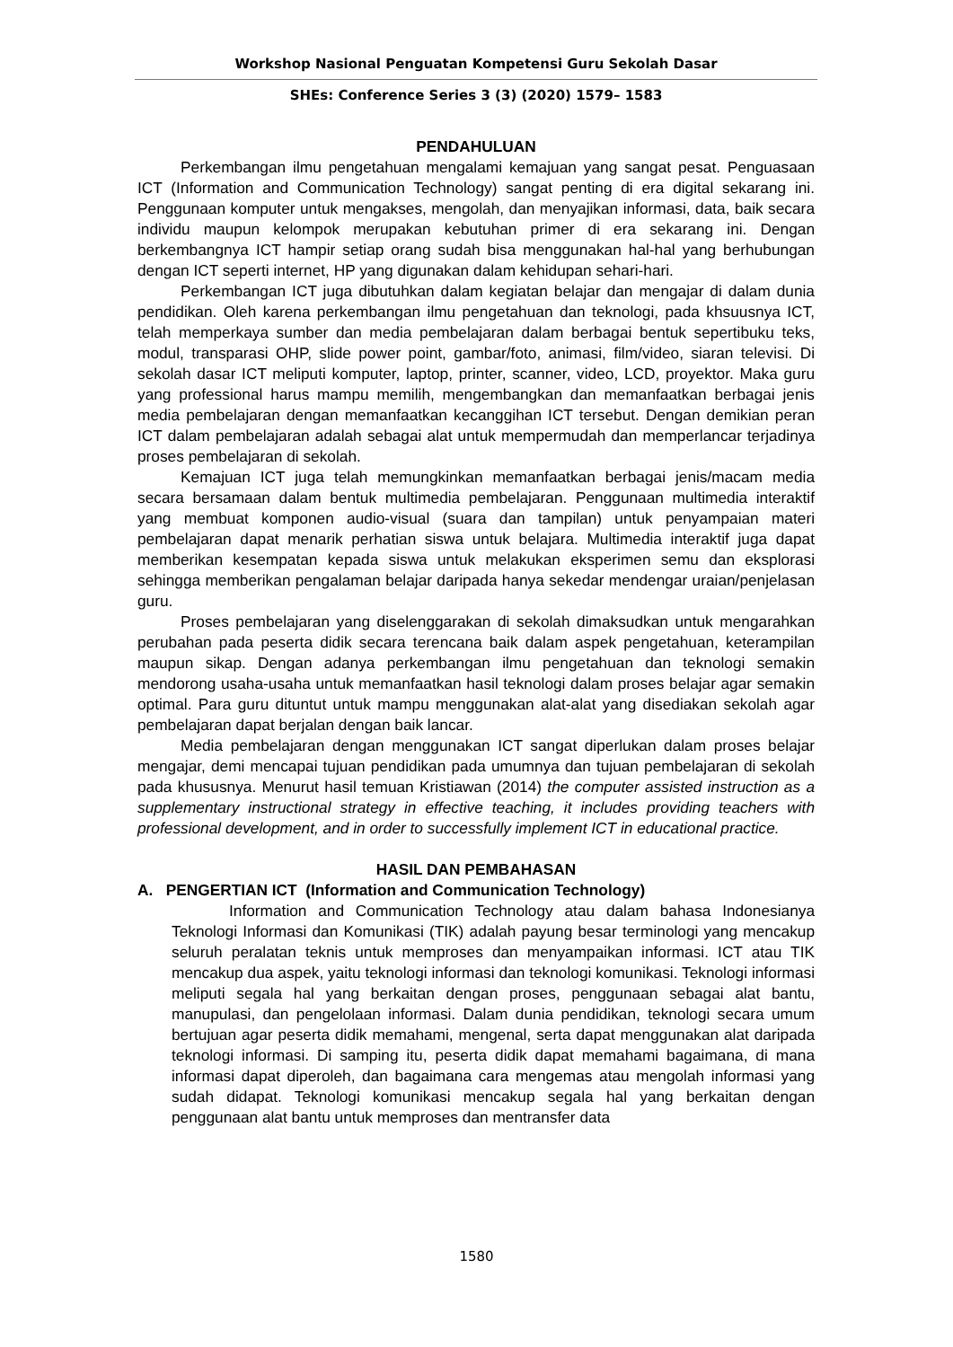Workshop Nasional Penguatan Kompetensi Guru Sekolah Dasar
SHEs: Conference Series 3 (3) (2020) 1579– 1583
PENDAHULUAN
Perkembangan ilmu pengetahuan mengalami kemajuan yang sangat pesat. Penguasaan ICT (Information and Communication Technology) sangat penting di era digital sekarang ini. Penggunaan komputer untuk mengakses, mengolah, dan menyajikan informasi, data, baik secara individu maupun kelompok merupakan kebutuhan primer di era sekarang ini. Dengan berkembangnya ICT hampir setiap orang sudah bisa menggunakan hal-hal yang berhubungan dengan ICT seperti internet, HP yang digunakan dalam kehidupan sehari-hari.
Perkembangan ICT juga dibutuhkan dalam kegiatan belajar dan mengajar di dalam dunia pendidikan. Oleh karena perkembangan ilmu pengetahuan dan teknologi, pada khsuusnya ICT, telah memperkaya sumber dan media pembelajaran dalam berbagai bentuk sepertibuku teks, modul, transparasi OHP, slide power point, gambar/foto, animasi, film/video, siaran televisi. Di sekolah dasar ICT meliputi komputer, laptop, printer, scanner, video, LCD, proyektor. Maka guru yang professional harus mampu memilih, mengembangkan dan memanfaatkan berbagai jenis media pembelajaran dengan memanfaatkan kecanggihan ICT tersebut. Dengan demikian peran ICT dalam pembelajaran adalah sebagai alat untuk mempermudah dan memperlancar terjadinya proses pembelajaran di sekolah.
Kemajuan ICT juga telah memungkinkan memanfaatkan berbagai jenis/macam media secara bersamaan dalam bentuk multimedia pembelajaran. Penggunaan multimedia interaktif yang membuat komponen audio-visual (suara dan tampilan) untuk penyampaian materi pembelajaran dapat menarik perhatian siswa untuk belajara. Multimedia interaktif juga dapat memberikan kesempatan kepada siswa untuk melakukan eksperimen semu dan eksplorasi sehingga memberikan pengalaman belajar daripada hanya sekedar mendengar uraian/penjelasan guru.
Proses pembelajaran yang diselenggarakan di sekolah dimaksudkan untuk mengarahkan perubahan pada peserta didik secara terencana baik dalam aspek pengetahuan, keterampilan maupun sikap. Dengan adanya perkembangan ilmu pengetahuan dan teknologi semakin mendorong usaha-usaha untuk memanfaatkan hasil teknologi dalam proses belajar agar semakin optimal. Para guru dituntut untuk mampu menggunakan alat-alat yang disediakan sekolah agar pembelajaran dapat berjalan dengan baik lancar.
Media pembelajaran dengan menggunakan ICT sangat diperlukan dalam proses belajar mengajar, demi mencapai tujuan pendidikan pada umumnya dan tujuan pembelajaran di sekolah pada khususnya. Menurut hasil temuan Kristiawan (2014) the computer assisted instruction as a supplementary instructional strategy in effective teaching, it includes providing teachers with professional development, and in order to successfully implement ICT in educational practice.
HASIL DAN PEMBAHASAN
A. PENGERTIAN ICT (Information and Communication Technology)
Information and Communication Technology atau dalam bahasa Indonesianya Teknologi Informasi dan Komunikasi (TIK) adalah payung besar terminologi yang mencakup seluruh peralatan teknis untuk memproses dan menyampaikan informasi. ICT atau TIK mencakup dua aspek, yaitu teknologi informasi dan teknologi komunikasi. Teknologi informasi meliputi segala hal yang berkaitan dengan proses, penggunaan sebagai alat bantu, manupulasi, dan pengelolaan informasi. Dalam dunia pendidikan, teknologi secara umum bertujuan agar peserta didik memahami, mengenal, serta dapat menggunakan alat daripada teknologi informasi. Di samping itu, peserta didik dapat memahami bagaimana, di mana informasi dapat diperoleh, dan bagaimana cara mengemas atau mengolah informasi yang sudah didapat. Teknologi komunikasi mencakup segala hal yang berkaitan dengan penggunaan alat bantu untuk memproses dan mentransfer data
1580